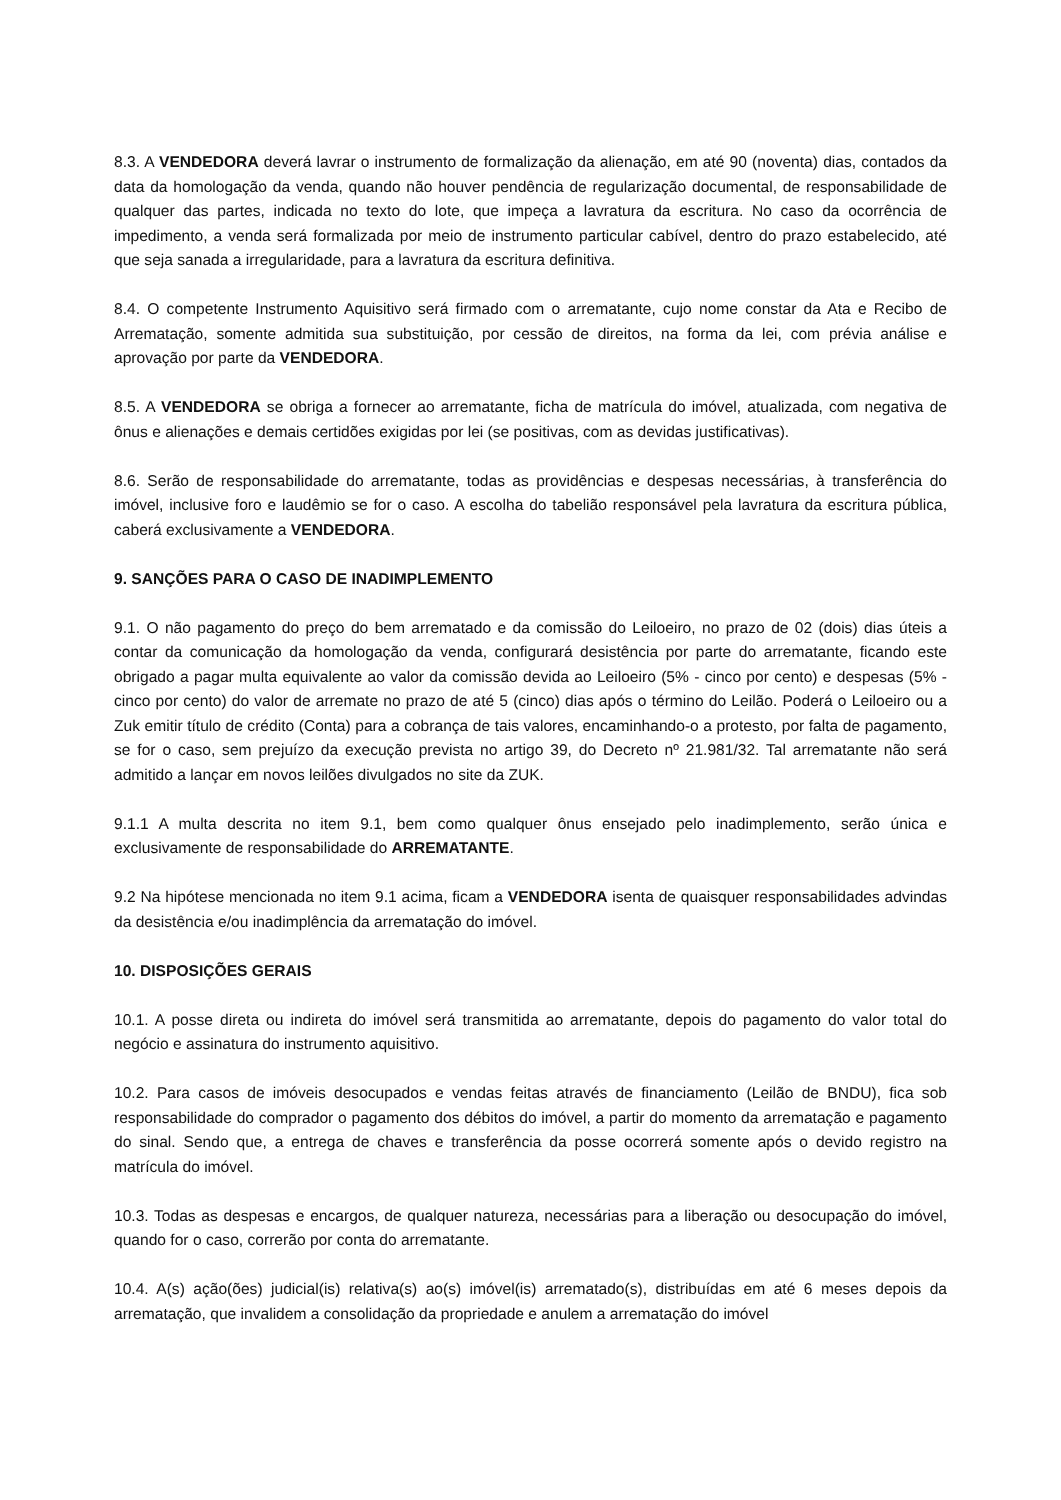8.3. A VENDEDORA deverá lavrar o instrumento de formalização da alienação, em até 90 (noventa) dias, contados da data da homologação da venda, quando não houver pendência de regularização documental, de responsabilidade de qualquer das partes, indicada no texto do lote, que impeça a lavratura da escritura. No caso da ocorrência de impedimento, a venda será formalizada por meio de instrumento particular cabível, dentro do prazo estabelecido, até que seja sanada a irregularidade, para a lavratura da escritura definitiva.
8.4. O competente Instrumento Aquisitivo será firmado com o arrematante, cujo nome constar da Ata e Recibo de Arrematação, somente admitida sua substituição, por cessão de direitos, na forma da lei, com prévia análise e aprovação por parte da VENDEDORA.
8.5. A VENDEDORA se obriga a fornecer ao arrematante, ficha de matrícula do imóvel, atualizada, com negativa de ônus e alienações e demais certidões exigidas por lei (se positivas, com as devidas justificativas).
8.6. Serão de responsabilidade do arrematante, todas as providências e despesas necessárias, à transferência do imóvel, inclusive foro e laudêmio se for o caso. A escolha do tabelião responsável pela lavratura da escritura pública, caberá exclusivamente a VENDEDORA.
9. SANÇÕES PARA O CASO DE INADIMPLEMENTO
9.1. O não pagamento do preço do bem arrematado e da comissão do Leiloeiro, no prazo de 02 (dois) dias úteis a contar da comunicação da homologação da venda, configurará desistência por parte do arrematante, ficando este obrigado a pagar multa equivalente ao valor da comissão devida ao Leiloeiro (5% - cinco por cento) e despesas (5% - cinco por cento) do valor de arremate no prazo de até 5 (cinco) dias após o término do Leilão. Poderá o Leiloeiro ou a Zuk emitir título de crédito (Conta) para a cobrança de tais valores, encaminhando-o a protesto, por falta de pagamento, se for o caso, sem prejuízo da execução prevista no artigo 39, do Decreto nº 21.981/32. Tal arrematante não será admitido a lançar em novos leilões divulgados no site da ZUK.
9.1.1 A multa descrita no item 9.1, bem como qualquer ônus ensejado pelo inadimplemento, serão única e exclusivamente de responsabilidade do ARREMATANTE.
9.2 Na hipótese mencionada no item 9.1 acima, ficam a VENDEDORA isenta de quaisquer responsabilidades advindas da desistência e/ou inadimplência da arrematação do imóvel.
10. DISPOSIÇÕES GERAIS
10.1. A posse direta ou indireta do imóvel será transmitida ao arrematante, depois do pagamento do valor total do negócio e assinatura do instrumento aquisitivo.
10.2. Para casos de imóveis desocupados e vendas feitas através de financiamento (Leilão de BNDU), fica sob responsabilidade do comprador o pagamento dos débitos do imóvel, a partir do momento da arrematação e pagamento do sinal. Sendo que, a entrega de chaves e transferência da posse ocorrerá somente após o devido registro na matrícula do imóvel.
10.3. Todas as despesas e encargos, de qualquer natureza, necessárias para a liberação ou desocupação do imóvel, quando for o caso, correrão por conta do arrematante.
10.4. A(s) ação(ões) judicial(is) relativa(s) ao(s) imóvel(is) arrematado(s), distribuídas em até 6 meses depois da arrematação, que invalidem a consolidação da propriedade e anulem a arrematação do imóvel